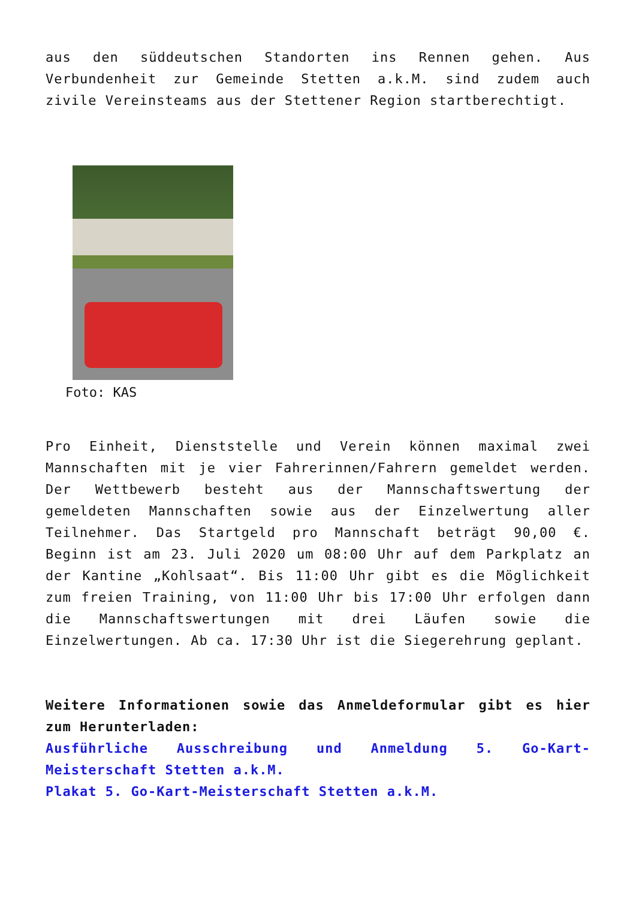aus den süddeutschen Standorten ins Rennen gehen. Aus Verbundenheit zur Gemeinde Stetten a.k.M. sind zudem auch zivile Vereinsteams aus der Stettener Region startberechtigt.
Foto: KAS
Pro Einheit, Dienststelle und Verein können maximal zwei Mannschaften mit je vier Fahrerinnen/Fahrern gemeldet werden. Der Wettbewerb besteht aus der Mannschaftswertung der gemeldeten Mannschaften sowie aus der Einzelwertung aller Teilnehmer. Das Startgeld pro Mannschaft beträgt 90,00 €. Beginn ist am 23. Juli 2020 um 08:00 Uhr auf dem Parkplatz an der Kantine „Kohlsaat“. Bis 11:00 Uhr gibt es die Möglichkeit zum freien Training, von 11:00 Uhr bis 17:00 Uhr erfolgen dann die Mannschaftswertungen mit drei Läufen sowie die Einzelwertungen. Ab ca. 17:30 Uhr ist die Siegerehrung geplant.
Weitere Informationen sowie das Anmeldeformular gibt es hier zum Herunterladen:
Ausführliche Ausschreibung und Anmeldung 5. Go-Kart-Meisterschaft Stetten a.k.M.
Plakat 5. Go-Kart-Meisterschaft Stetten a.k.M.